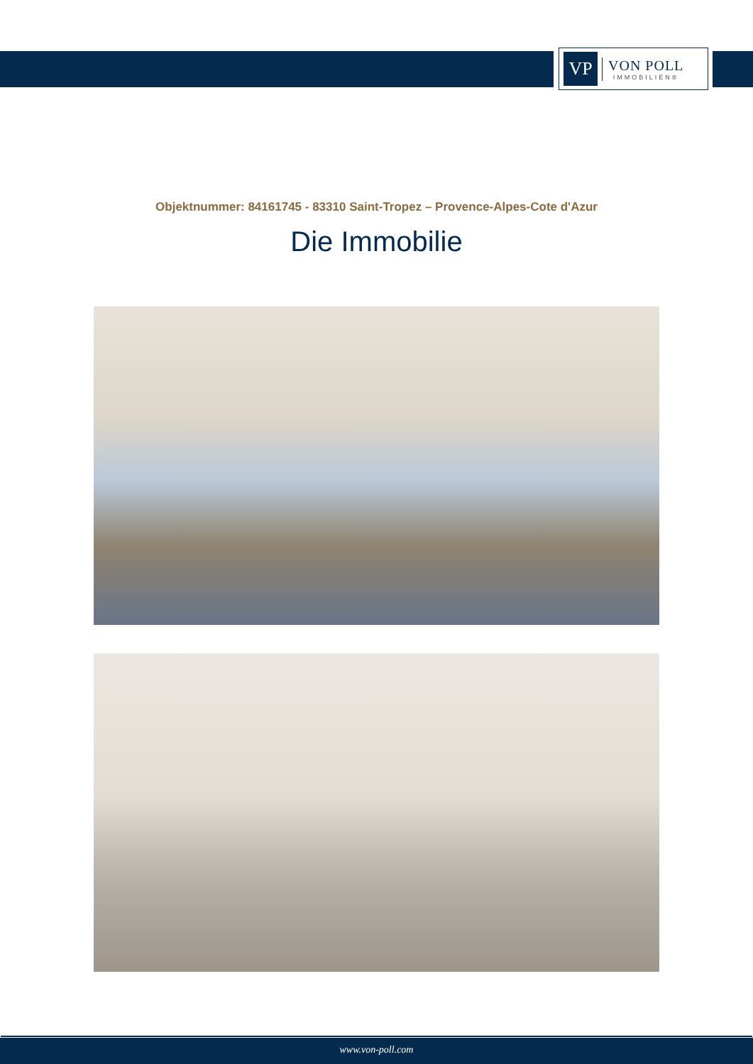VP
VON POLL
IMMOBILIEN®
Objektnummer: 84161745 - 83310 Saint-Tropez – Provence-Alpes-Cote d'Azur
Die Immobilie
www.von-poll.com